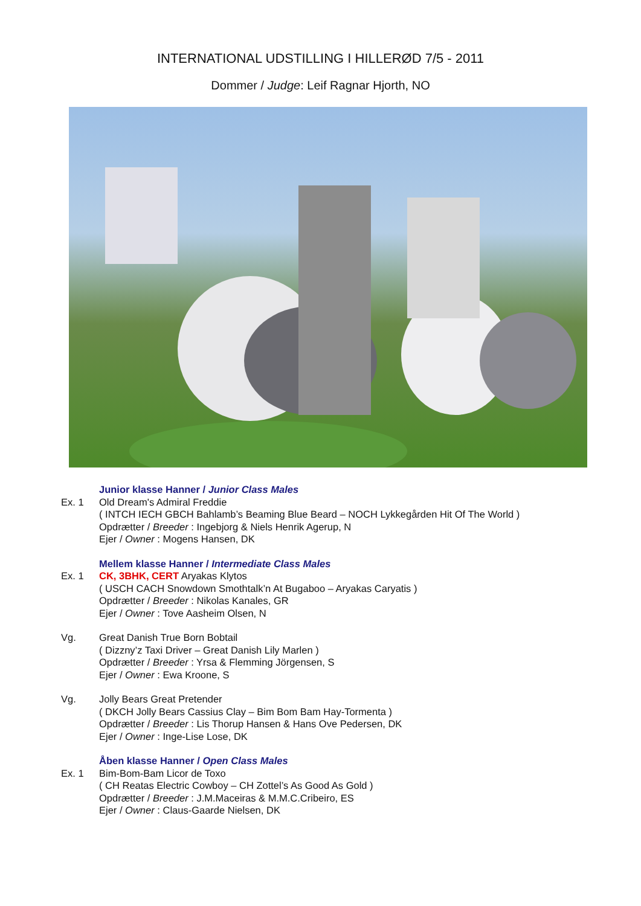INTERNATIONAL UDSTILLING I HILLERØD 7/5 - 2011
Dommer / Judge: Leif Ragnar Hjorth, NO
Junior klasse Hanner / Junior Class Males
Ex. 1 Old Dream's Admiral Freddie
( INTCH IECH GBCH Bahlamb’s Beaming Blue Beard – NOCH Lykkegården Hit Of The World )
Opdrætter / Breeder : Ingebjorg & Niels Henrik Agerup, N
Ejer / Owner : Mogens Hansen, DK
Mellem klasse Hanner / Intermediate Class Males
Ex. 1 CK, 3BHK, CERT Aryakas Klytos
( USCH CACH Snowdown Smothtalk’n At Bugaboo – Aryakas Caryatis )
Opdrætter / Breeder : Nikolas Kanales, GR
Ejer / Owner : Tove Aasheim Olsen, N
Vg. Great Danish True Born Bobtail
( Dizzny’z Taxi Driver – Great Danish Lily Marlen )
Opdrætter / Breeder : Yrsa & Flemming Jörgensen, S
Ejer / Owner : Ewa Kroone, S
Vg. Jolly Bears Great Pretender
( DKCH Jolly Bears Cassius Clay – Bim Bom Bam Hay-Tormenta )
Opdrætter / Breeder : Lis Thorup Hansen & Hans Ove Pedersen, DK
Ejer / Owner : Inge-Lise Lose, DK
Åben klasse Hanner / Open Class Males
Ex. 1 Bim-Bom-Bam Licor de Toxo
( CH Reatas Electric Cowboy – CH Zottel’s As Good As Gold )
Opdrætter / Breeder : J.M.Maceiras & M.M.C.Cribeiro, ES
Ejer / Owner : Claus-Gaarde Nielsen, DK